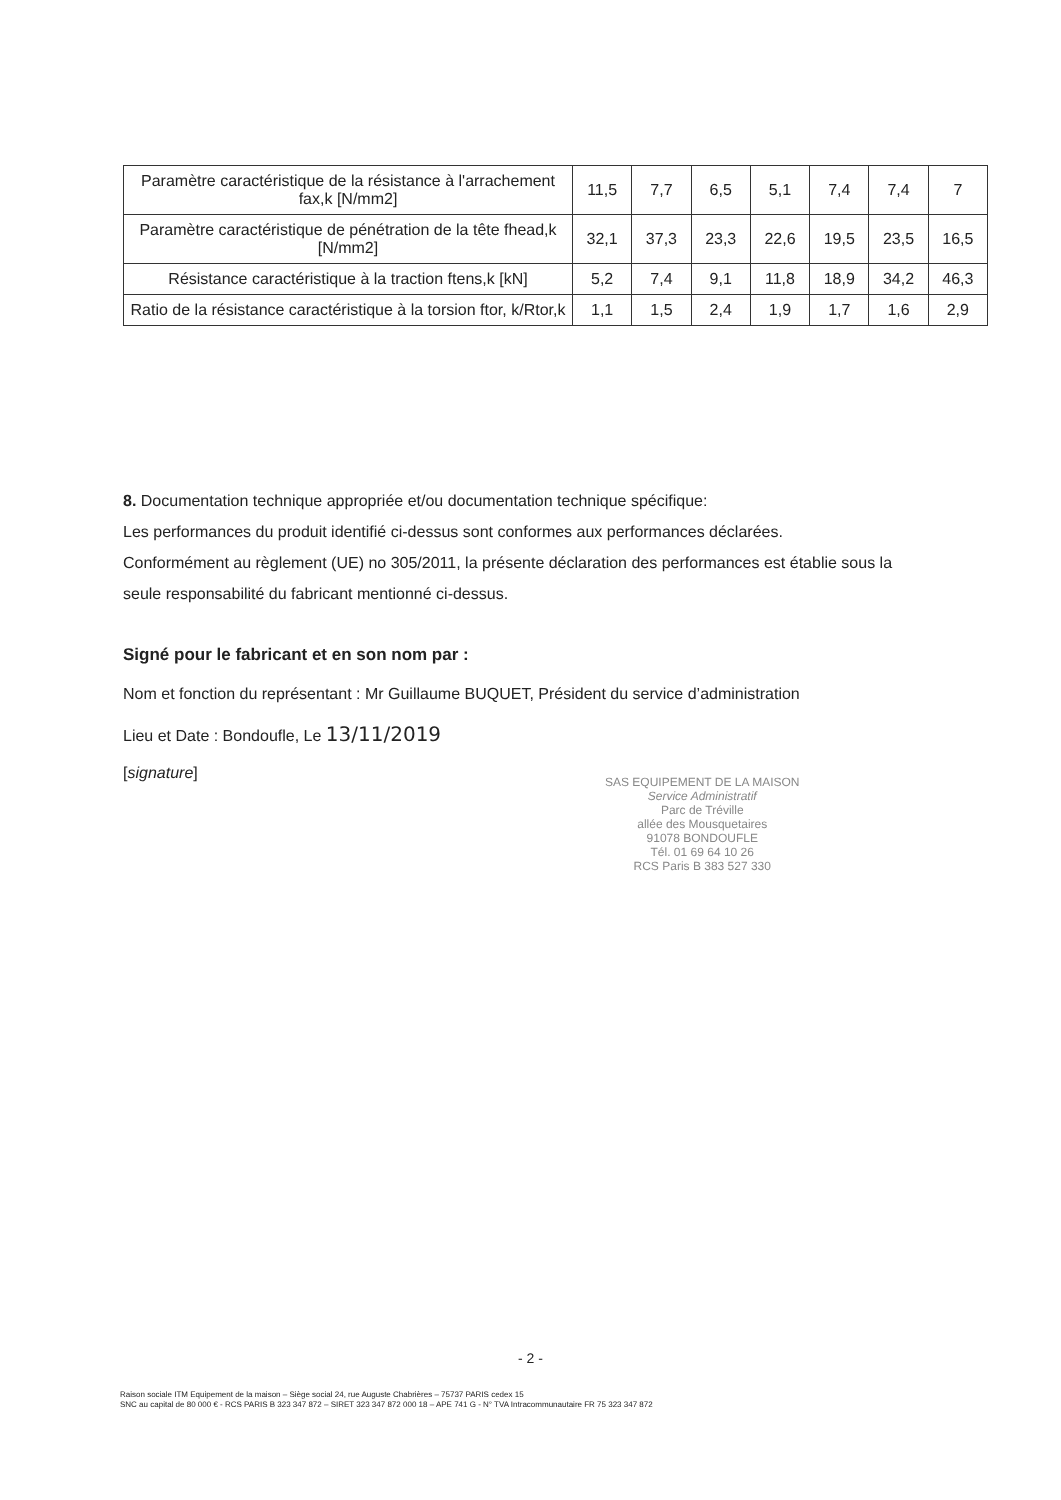| Paramètre caractéristique de la résistance à l'arrachement fax,k [N/mm2] | 11,5 | 7,7 | 6,5 | 5,1 | 7,4 | 7,4 | 7 |
| Paramètre caractéristique de pénétration de la tête fhead,k [N/mm2] | 32,1 | 37,3 | 23,3 | 22,6 | 19,5 | 23,5 | 16,5 |
| Résistance caractéristique à la traction ftens,k [kN] | 5,2 | 7,4 | 9,1 | 11,8 | 18,9 | 34,2 | 46,3 |
| Ratio de la résistance caractéristique à la torsion ftor, k/Rtor,k | 1,1 | 1,5 | 2,4 | 1,9 | 1,7 | 1,6 | 2,9 |
8. Documentation technique appropriée et/ou documentation technique spécifique:
Les performances du produit identifié ci-dessus sont conformes aux performances déclarées.
Conformément au règlement (UE) no 305/2011, la présente déclaration des performances est établie sous la seule responsabilité du fabricant mentionné ci-dessus.
Signé pour le fabricant et en son nom par :
Nom et fonction du représentant : Mr Guillaume BUQUET, Président du service d’administration
Lieu et Date : Bondoufle, Le 13/11/2019
[signature]
SAS EQUIPEMENT DE LA MAISON
Service Administratif
Parc de Tréville
allée des Mousquetaires
91078 BONDOUFLE
Tél. 01 69 64 10 26
RCS Paris B 383 527 330
- 2 -
Raison sociale ITM Equipement de la maison – Siège social 24, rue Auguste Chabrières – 75737 PARIS cedex 15
SNC au capital de 80 000 € - RCS PARIS B 323 347 872 – SIRET 323 347 872 000 18 – APE 741 G - N° TVA Intracommunautaire FR 75 323 347 872